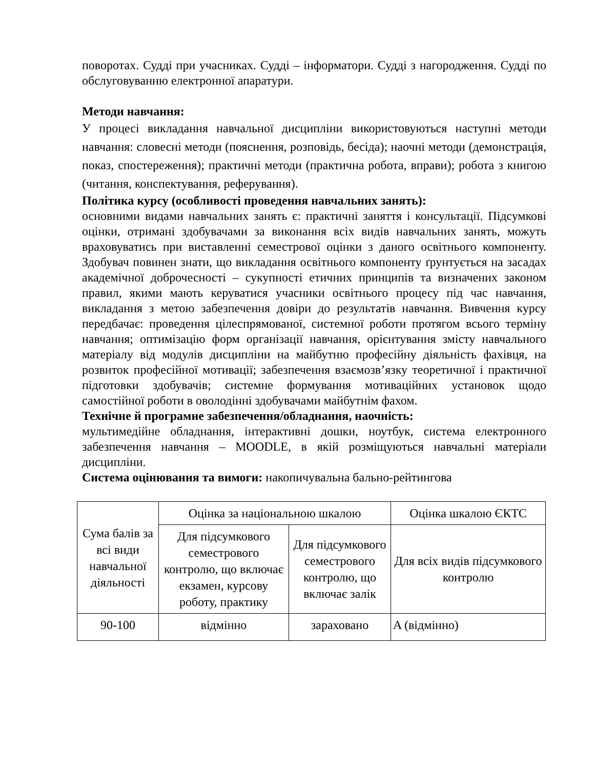поворотах. Судді при учасниках. Судді – інформатори. Судді з нагородження. Судді по обслуговуванню електронної апаратури.
Методи навчання:
У процесі викладання навчальної дисципліни використовуються наступні методи навчання: словесні методи (пояснення, розповідь, бесіда); наочні методи (демонстрація, показ, спостереження); практичні методи (практична робота, вправи); робота з книгою (читання, конспектування, реферування).
Політика курсу (особливості проведення навчальних занять):
основними видами навчальних занять є: практичні заняття і консультації. Підсумкові оцінки, отримані здобувачами за виконання всіх видів навчальних занять, можуть враховуватись при виставленні семестрової оцінки з даного освітнього компоненту. Здобувач повинен знати, що викладання освітнього компоненту ґрунтується на засадах академічної доброчесності – сукупності етичних принципів та визначених законом правил, якими мають керуватися учасники освітнього процесу під час навчання, викладання з метою забезпечення довіри до результатів навчання. Вивчення курсу передбачає: проведення цілеспрямованої, системної роботи протягом всього терміну навчання; оптимізацію форм організації навчання, орієнтування змісту навчального матеріалу від модулів дисципліни на майбутню професійну діяльність фахівця, на розвиток професійної мотивації; забезпечення взаємозв’язку теоретичної і практичної підготовки здобувачів; системне формування мотиваційних установок щодо самостійної роботи в оволодінні здобувачами майбутнім фахом.
Технічне й програмне забезпечення/обладнання, наочність:
мультимедійне обладнання, інтерактивні дошки, ноутбук, система електронного забезпечення навчання – MOODLE, в якій розміщуються навчальні матеріали дисципліни.
Система оцінювання та вимоги: накопичувальна бально-рейтингова
| Сума балів за всі види навчальної діяльності | Оцінка за національною шкалою | | Оцінка шкалою ЄКТС |
| | Для підсумкового семестрового контролю, що включає екзамен, курсову роботу, практику | Для підсумкового семестрового контролю, що включає залік | Для всіх видів підсумкового контролю |
| 90-100 | відмінно | зараховано | A (відмінно) |